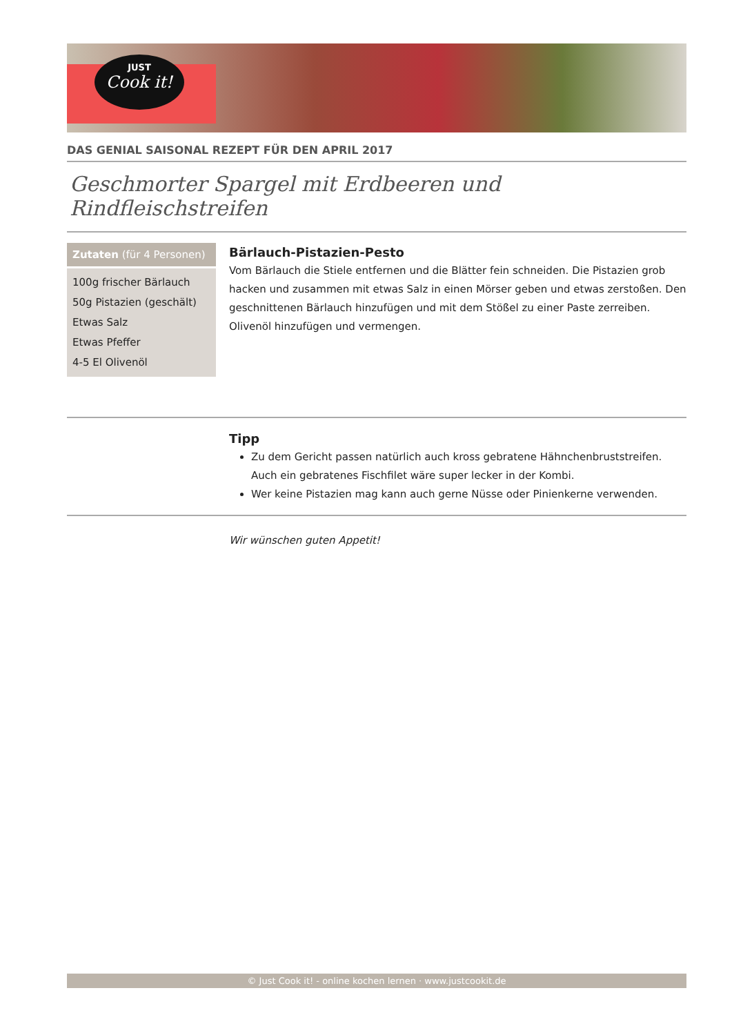JUST
Cook it!
DAS GENIAL SAISONAL REZEPT FÜR DEN APRIL 2017
Geschmorter Spargel mit Erdbeeren und Rindfleischstreifen
Zutaten (für 4 Personen)
100g frischer Bärlauch
50g Pistazien (geschält)
Etwas Salz
Etwas Pfeffer
4-5 El Olivenöl
Bärlauch-Pistazien-Pesto
Vom Bärlauch die Stiele entfernen und die Blätter fein schneiden. Die Pistazien grob hacken und zusammen mit etwas Salz in einen Mörser geben und etwas zerstoßen. Den geschnittenen Bärlauch hinzufügen und mit dem Stößel zu einer Paste zerreiben. Olivenöl hinzufügen und vermengen.
Tipp
Zu dem Gericht passen natürlich auch kross gebratene Hähnchenbruststreifen. Auch ein gebratenes Fischfilet wäre super lecker in der Kombi.
Wer keine Pistazien mag kann auch gerne Nüsse oder Pinienkerne verwenden.
Wir wünschen guten Appetit!
© Just Cook it! - online kochen lernen · www.justcookit.de